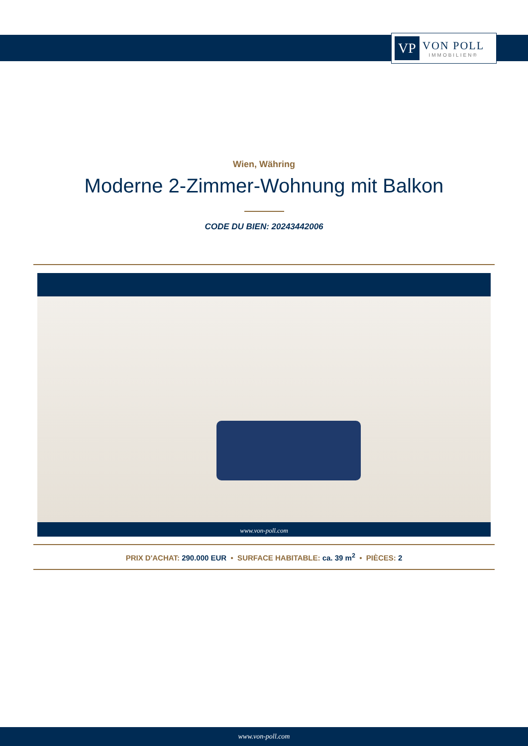VP
VON POLL
IMMOBILIEN®
Wien, Währing
Moderne 2-Zimmer-Wohnung mit Balkon
CODE DU BIEN: 20243442006
www.von-poll.com
PRIX D'ACHAT: 290.000 EUR • SURFACE HABITABLE: ca. 39 m<sup>2</sup> • PIÈCES: 2
www.von-poll.com